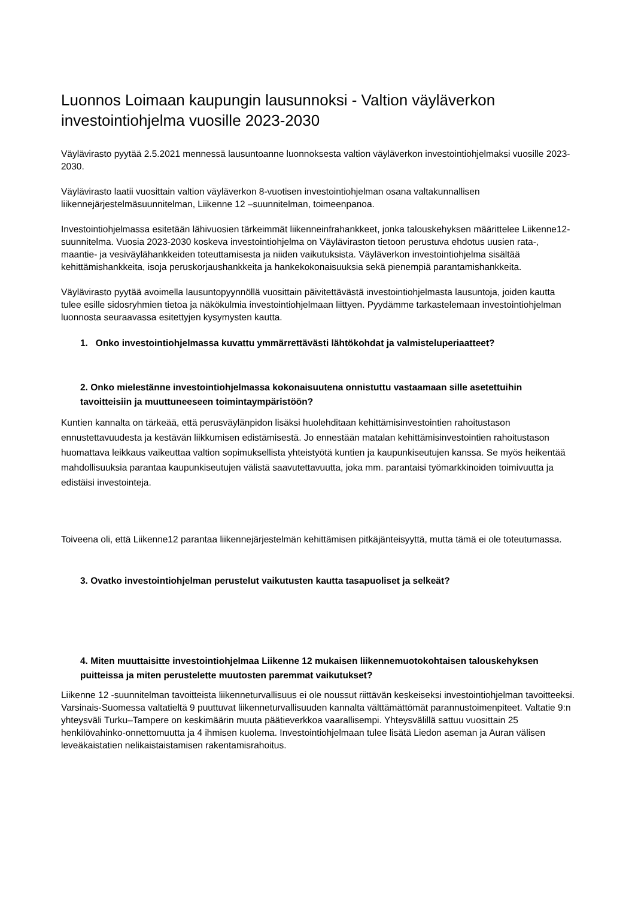Luonnos Loimaan kaupungin lausunnoksi - Valtion väyläverkon investointiohjelma vuosille 2023-2030
Väylävirasto pyytää 2.5.2021 mennessä lausuntoanne luonnoksesta valtion väyläverkon investointiohjelmaksi vuosille 2023-2030.
Väylävirasto laatii vuosittain valtion väyläverkon 8-vuotisen investointiohjelman osana valtakunnallisen liikennejärjestelmäsuunnitelman, Liikenne 12 –suunnitelman, toimeenpanoa.
Investointiohjelmassa esitetään lähivuosien tärkeimmät liikenneinfrahankkeet, jonka talouskehyksen määrittelee Liikenne12-suunnitelma. Vuosia 2023-2030 koskeva investointiohjelma on Väyläviraston tietoon perustuva ehdotus uusien rata-, maantie- ja vesiväylähankkeiden toteuttamisesta ja niiden vaikutuksista. Väyläverkon investointiohjelma sisältää kehittämishankkeita, isoja peruskorjaushankkeita ja hankekokonaisuuksia sekä pienempiä parantamishankkeita.
Väylävirasto pyytää avoimella lausuntopyynnöllä vuosittain päivitettävästä investointiohjelmasta lausuntoja, joiden kautta tulee esille sidosryhmien tietoa ja näkökulmia investointiohjelmaan liittyen. Pyydämme tarkastelemaan investointiohjelman luonnosta seuraavassa esitettyjen kysymysten kautta.
1. Onko investointiohjelmassa kuvattu ymmärrettävästi lähtökohdat ja valmisteluperiaatteet?
2. Onko mielestänne investointiohjelmassa kokonaisuutena onnistuttu vastaamaan sille asetettuihin tavoitteisiin ja muuttuneeseen toimintaympäristöön?
Kuntien kannalta on tärkeää, että perusväylänpidon lisäksi huolehditaan kehittämisinvestointien rahoitustason ennustettavuudesta ja kestävän liikkumisen edistämisestä. Jo ennestään matalan kehittämisinvestointien rahoitustason huomattava leikkaus vaikeuttaa valtion sopimuksellista yhteistyötä kuntien ja kaupunkiseutujen kanssa. Se myös heikentää mahdollisuuksia parantaa kaupunkiseutujen välistä saavutettavuutta, joka mm. parantaisi työmarkkinoiden toimivuutta ja edistäisi investointeja.
Toiveena oli, että Liikenne12 parantaa liikennejärjestelmän kehittämisen pitkäjänteisyyttä, mutta tämä ei ole toteutumassa.
3. Ovatko investointiohjelman perustelut vaikutusten kautta tasapuoliset ja selkeät?
4. Miten muuttaisitte investointiohjelmaa Liikenne 12 mukaisen liikennemuotokohtaisen talouskehyksen puitteissa ja miten perustelette muutosten paremmat vaikutukset?
Liikenne 12 -suunnitelman tavoitteista liikenneturvallisuus ei ole noussut riittävän keskeiseksi investointiohjelman tavoitteeksi. Varsinais-Suomessa valtatieltä 9 puuttuvat liikenneturvallisuuden kannalta välttämättömät parannustoimenpiteet. Valtatie 9:n yhteysväli Turku–Tampere on keskimäärin muuta päätieverkkoa vaarallisempi. Yhteysvälillä sattuu vuosittain 25 henkilövahinko-onnettomuutta ja 4 ihmisen kuolema. Investointiohjelmaan tulee lisätä Liedon aseman ja Auran välisen leveäkaistatien nelikaistaistamisen rakentamisrahoitus.